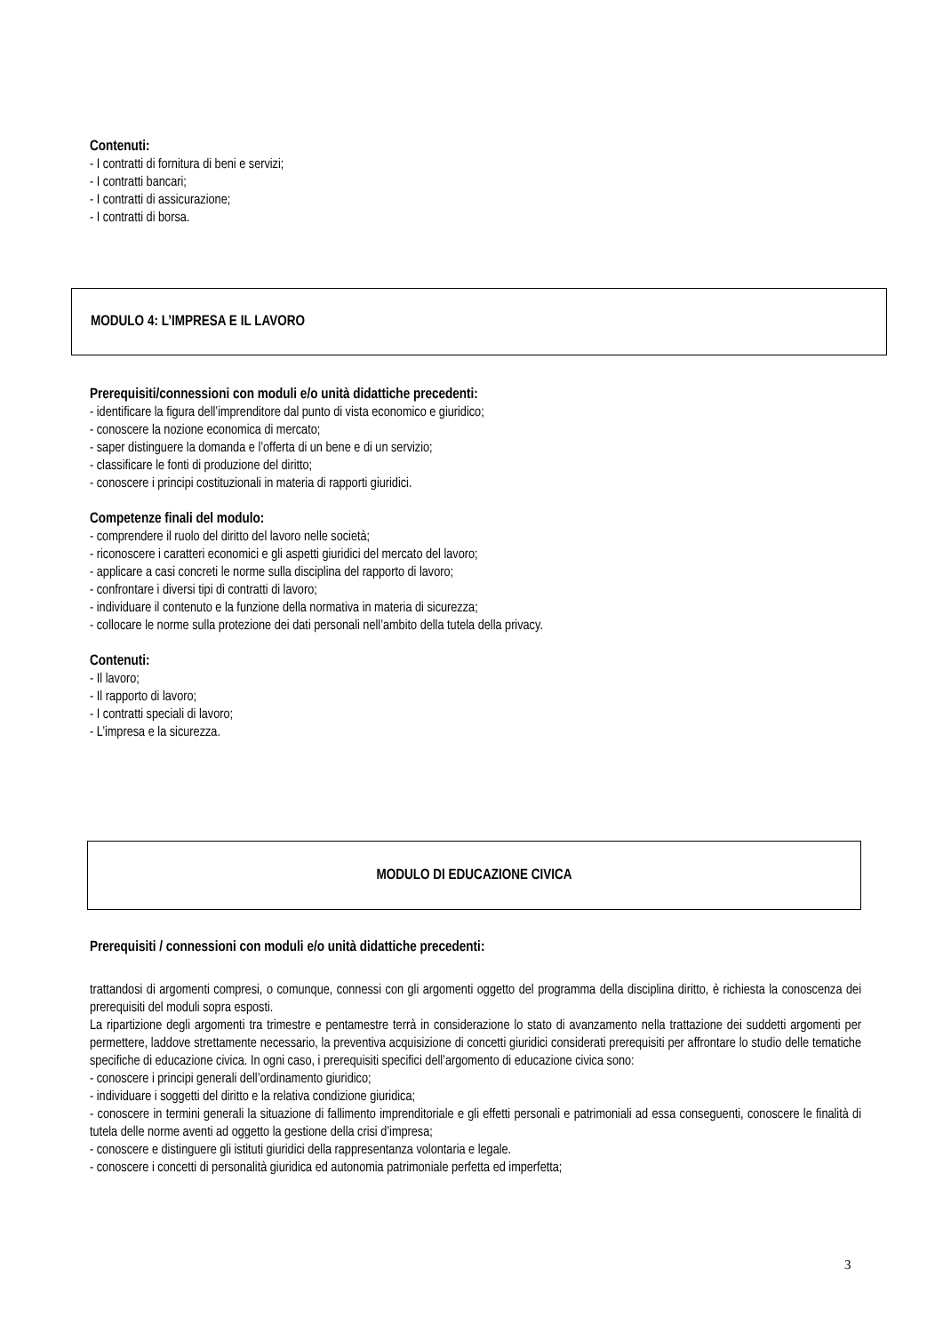Contenuti:
- I contratti di fornitura di beni e servizi;
- I contratti bancari;
- I contratti di assicurazione;
- I contratti di borsa.
MODULO 4: L’IMPRESA E IL LAVORO
Prerequisiti/connessioni con moduli e/o unità didattiche precedenti:
- identificare la figura dell’imprenditore dal punto di vista economico e giuridico;
- conoscere la nozione economica di mercato;
- saper distinguere la domanda e l’offerta di un bene e di un servizio;
- classificare le fonti di produzione del diritto;
- conoscere i principi costituzionali in materia di rapporti giuridici.
Competenze finali del modulo:
- comprendere il ruolo del diritto del lavoro nelle società;
- riconoscere i caratteri economici e gli aspetti giuridici del mercato del lavoro;
- applicare a casi concreti le norme sulla disciplina del rapporto di lavoro;
- confrontare i diversi tipi di contratti di lavoro;
- individuare il contenuto e la funzione della normativa in materia di sicurezza;
- collocare le norme sulla protezione dei dati personali nell’ambito della tutela della privacy.
Contenuti:
- Il lavoro;
- Il rapporto di lavoro;
- I contratti speciali di lavoro;
- L’impresa e la sicurezza.
MODULO DI EDUCAZIONE CIVICA
Prerequisiti / connessioni con moduli e/o unità didattiche precedenti:
trattandosi di argomenti compresi, o comunque, connessi con gli argomenti oggetto del programma della disciplina diritto, è richiesta la conoscenza dei prerequisiti del moduli sopra esposti.
La ripartizione degli argomenti tra trimestre e pentamestre terrà in considerazione lo stato di avanzamento nella trattazione dei suddetti argomenti per permettere, laddove strettamente necessario, la preventiva acquisizione di concetti giuridici considerati prerequisiti per affrontare lo studio delle tematiche specifiche di educazione civica. In ogni caso, i prerequisiti specifici dell’argomento di educazione civica sono:
- conoscere i principi generali dell’ordinamento giuridico;
- individuare i soggetti del diritto e la relativa condizione giuridica;
- conoscere in termini generali la situazione di fallimento imprenditoriale e gli effetti personali e patrimoniali ad essa conseguenti, conoscere le finalità di tutela delle norme aventi ad oggetto la gestione della crisi d’impresa;
- conoscere e distinguere gli istituti giuridici della rappresentanza volontaria e legale.
- conoscere i concetti di personalità giuridica ed autonomia patrimoniale perfetta ed imperfetta;
3